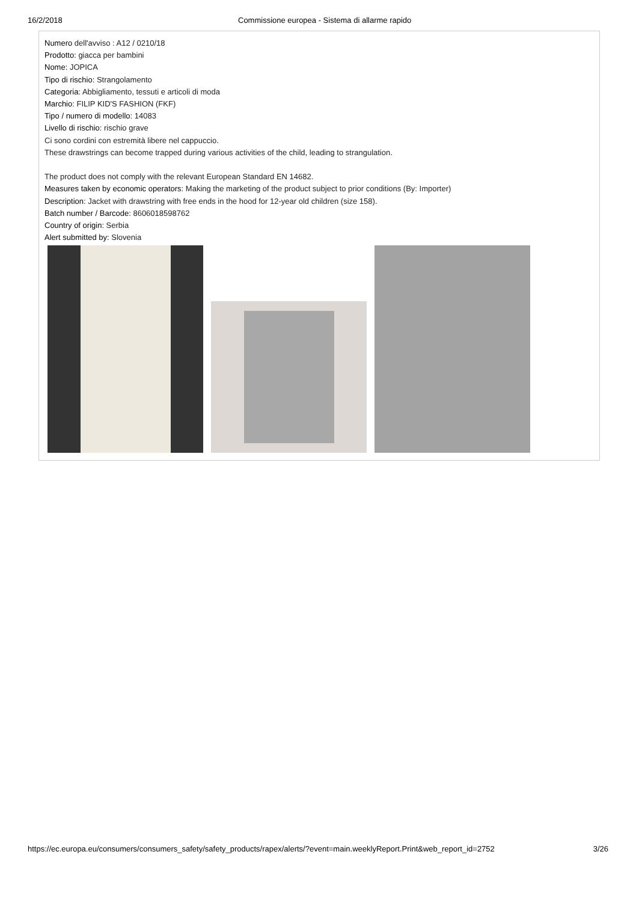16/2/2018 Commissione europea - Sistema di allarme rapido
Numero dell'avviso : A12 / 0210/18
Prodotto: giacca per bambini
Nome: JOPICA
Tipo di rischio: Strangolamento
Categoria: Abbigliamento, tessuti e articoli di moda
Marchio: FILIP KID'S FASHION (FKF)
Tipo / numero di modello: 14083
Livello di rischio: rischio grave
Ci sono cordini con estremità libere nel cappuccio.
These drawstrings can become trapped during various activities of the child, leading to strangulation.
The product does not comply with the relevant European Standard EN 14682.
Measures taken by economic operators: Making the marketing of the product subject to prior conditions (By: Importer)
Description: Jacket with drawstring with free ends in the hood for 12-year old children (size 158).
Batch number / Barcode: 8606018598762
Country of origin: Serbia
Alert submitted by: Slovenia
https://ec.europa.eu/consumers/consumers_safety/safety_products/rapex/alerts/?event=main.weeklyReport.Print&web_report_id=2752 3/26